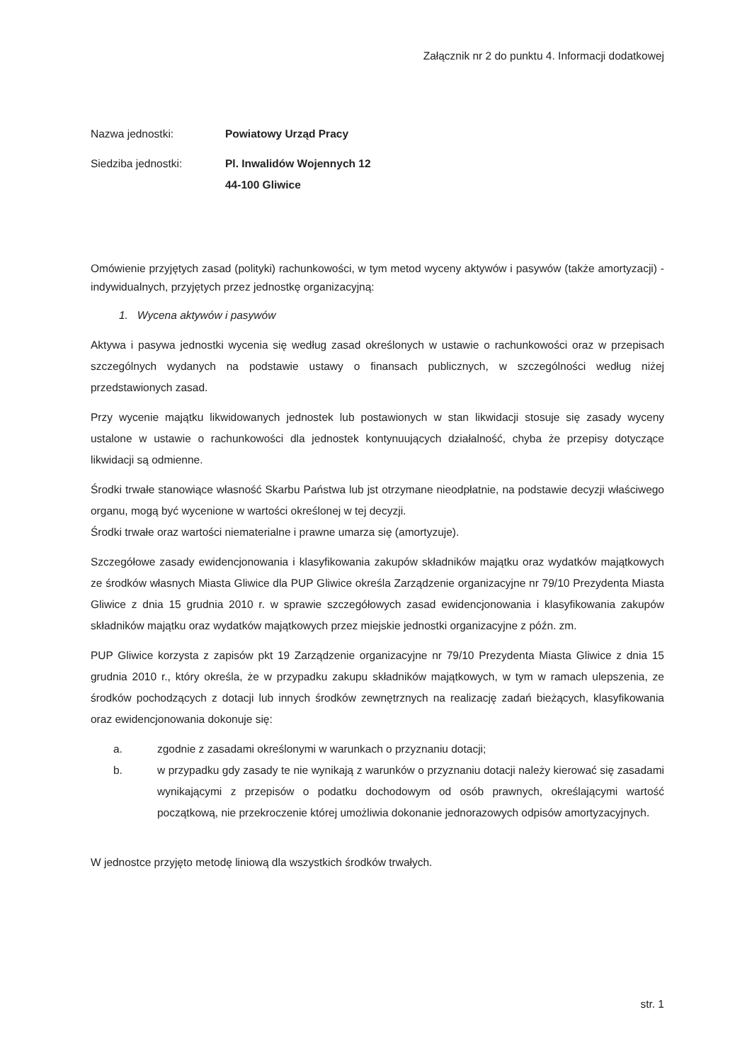Załącznik nr 2 do punktu 4. Informacji dodatkowej
Nazwa jednostki: Powiatowy Urząd Pracy
Siedziba jednostki: Pl. Inwalidów Wojennych 12
44-100 Gliwice
Omówienie przyjętych zasad (polityki) rachunkowości, w tym metod wyceny aktywów i pasywów (także amortyzacji) - indywidualnych, przyjętych przez jednostkę organizacyjną:
1. Wycena aktywów i pasywów
Aktywa i pasywa jednostki wycenia się według zasad określonych w ustawie o rachunkowości oraz w przepisach szczególnych wydanych na podstawie ustawy o finansach publicznych, w szczególności według niżej przedstawionych zasad.
Przy wycenie majątku likwidowanych jednostek lub postawionych w stan likwidacji stosuje się zasady wyceny ustalone w ustawie o rachunkowości dla jednostek kontynuujących działalność, chyba że przepisy dotyczące likwidacji są odmienne.
Środki trwałe stanowiące własność Skarbu Państwa lub jst otrzymane nieodpłatnie, na podstawie decyzji właściwego organu, mogą być wycenione w wartości określonej w tej decyzji.
Środki trwałe oraz wartości niematerialne i prawne umarza się (amortyzuje).
Szczegółowe zasady ewidencjonowania i klasyfikowania zakupów składników majątku oraz wydatków majątkowych ze środków własnych Miasta Gliwice dla PUP Gliwice określa Zarządzenie organizacyjne nr 79/10 Prezydenta Miasta Gliwice z dnia 15 grudnia 2010 r. w sprawie szczegółowych zasad ewidencjonowania i klasyfikowania zakupów składników majątku oraz wydatków majątkowych przez miejskie jednostki organizacyjne z późn. zm.
PUP Gliwice korzysta z zapisów pkt 19 Zarządzenie organizacyjne nr 79/10 Prezydenta Miasta Gliwice z dnia 15 grudnia 2010 r., który określa, że w przypadku zakupu składników majątkowych, w tym w ramach ulepszenia, ze środków pochodzących z dotacji lub innych środków zewnętrznych na realizację zadań bieżących, klasyfikowania oraz ewidencjonowania dokonuje się:
a. zgodnie z zasadami określonymi w warunkach o przyznaniu dotacji;
b. w przypadku gdy zasady te nie wynikają z warunków o przyznaniu dotacji należy kierować się zasadami wynikającymi z przepisów o podatku dochodowym od osób prawnych, określającymi wartość początkową, nie przekroczenie której umożliwia dokonanie jednorazowych odpisów amortyzacyjnych.
W jednostce przyjęto metodę liniową dla wszystkich środków trwałych.
str. 1